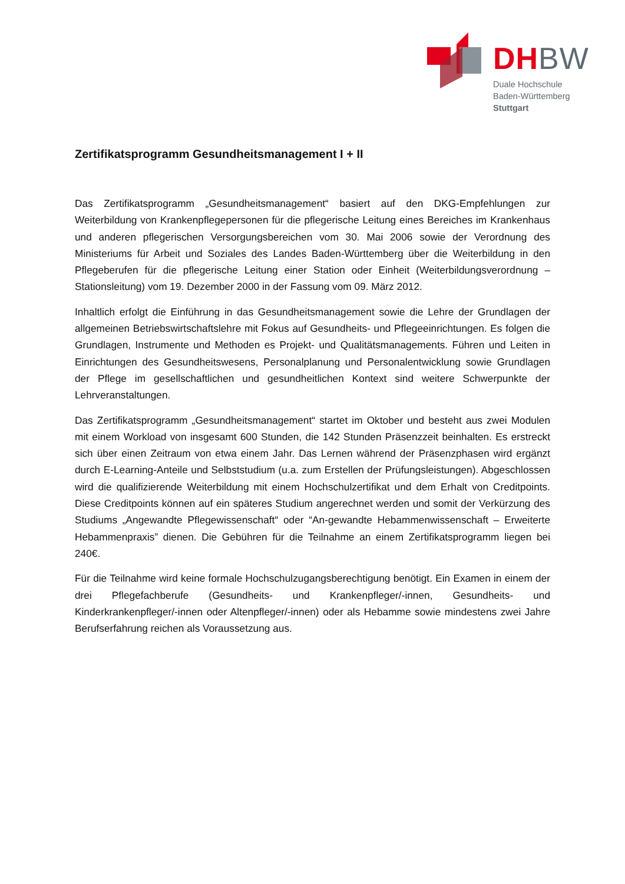DH BW
Duale Hochschule
Baden-Württemberg
Stuttgart
Zertifikatsprogramm Gesundheitsmanagement I + II
Das Zertifikatsprogramm „Gesundheitsmanagement“ basiert auf den DKG-Empfehlungen zur Weiterbildung von Krankenpflegepersonen für die pflegerische Leitung eines Bereiches im Krankenhaus und anderen pflegerischen Versorgungsbereichen vom 30. Mai 2006 sowie der Verordnung des Ministeriums für Arbeit und Soziales des Landes Baden-Württemberg über die Weiterbildung in den Pflegeberufen für die pflegerische Leitung einer Station oder Einheit (Weiterbildungsverordnung – Stationsleitung) vom 19. Dezember 2000 in der Fassung vom 09. März 2012.
Inhaltlich erfolgt die Einführung in das Gesundheitsmanagement sowie die Lehre der Grundlagen der allgemeinen Betriebswirtschaftslehre mit Fokus auf Gesundheits- und Pflegeeinrichtungen. Es folgen die Grundlagen, Instrumente und Methoden es Projekt- und Qualitätsmanagements. Führen und Leiten in Einrichtungen des Gesundheitswesens, Personalplanung und Personalentwicklung sowie Grundlagen der Pflege im gesellschaftlichen und gesundheitlichen Kontext sind weitere Schwerpunkte der Lehrveranstaltungen.
Das Zertifikatsprogramm „Gesundheitsmanagement“ startet im Oktober und besteht aus zwei Modulen mit einem Workload von insgesamt 600 Stunden, die 142 Stunden Präsenzzeit beinhalten. Es erstreckt sich über einen Zeitraum von etwa einem Jahr. Das Lernen während der Präsenzphasen wird ergänzt durch E-Learning-Anteile und Selbststudium (u.a. zum Erstellen der Prüfungsleistungen). Abgeschlossen wird die qualifizierende Weiterbildung mit einem Hochschulzertifikat und dem Erhalt von Creditpoints. Diese Creditpoints können auf ein späteres Studium angerechnet werden und somit der Verkürzung des Studiums „Angewandte Pflegewissenschaft“ oder “An-gewandte Hebammenwissenschaft – Erweiterte Hebammenpraxis” dienen. Die Gebühren für die Teilnahme an einem Zertifikatsprogramm liegen bei 240€.
Für die Teilnahme wird keine formale Hochschulzugangsberechtigung benötigt. Ein Examen in einem der drei Pflegefachberufe (Gesundheits- und Krankenpfleger/-innen, Gesundheits- und Kinderkrankenpfleger/-innen oder Altenpfleger/-innen) oder als Hebamme sowie mindestens zwei Jahre Berufserfahrung reichen als Voraussetzung aus.